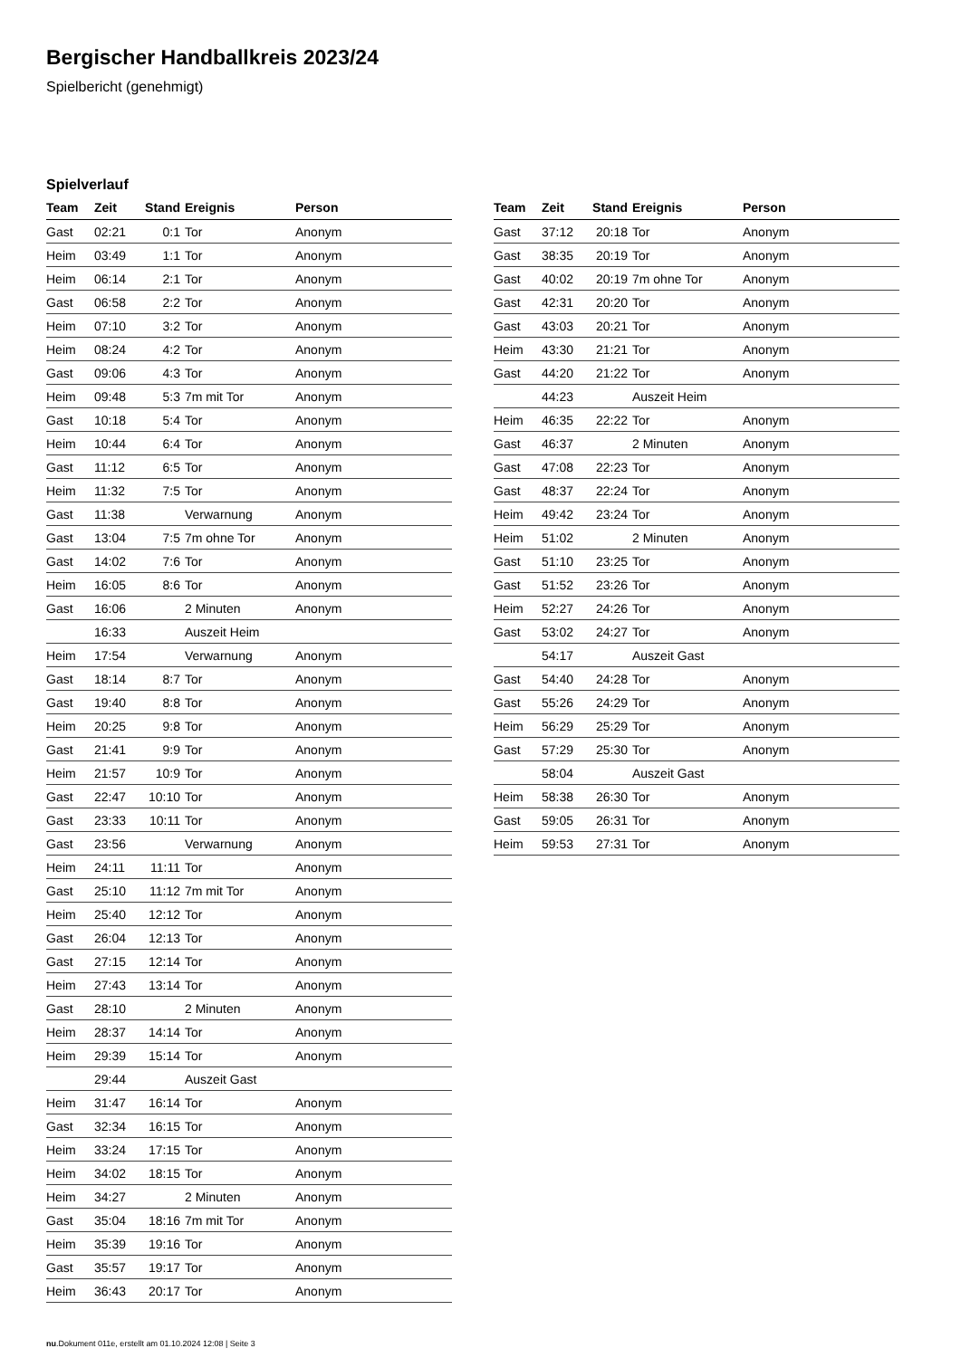Bergischer Handballkreis 2023/24
Spielbericht (genehmigt)
Spielverlauf
| Team | Zeit | Stand | Ereignis | Person |
| --- | --- | --- | --- | --- |
| Gast | 02:21 | 0:1 | Tor | Anonym |
| Heim | 03:49 | 1:1 | Tor | Anonym |
| Heim | 06:14 | 2:1 | Tor | Anonym |
| Gast | 06:58 | 2:2 | Tor | Anonym |
| Heim | 07:10 | 3:2 | Tor | Anonym |
| Heim | 08:24 | 4:2 | Tor | Anonym |
| Gast | 09:06 | 4:3 | Tor | Anonym |
| Heim | 09:48 | 5:3 | 7m mit Tor | Anonym |
| Gast | 10:18 | 5:4 | Tor | Anonym |
| Heim | 10:44 | 6:4 | Tor | Anonym |
| Gast | 11:12 | 6:5 | Tor | Anonym |
| Heim | 11:32 | 7:5 | Tor | Anonym |
| Gast | 11:38 | | Verwarnung | Anonym |
| Gast | 13:04 | 7:5 | 7m ohne Tor | Anonym |
| Gast | 14:02 | 7:6 | Tor | Anonym |
| Heim | 16:05 | 8:6 | Tor | Anonym |
| Gast | 16:06 | | 2 Minuten | Anonym |
| | 16:33 | | Auszeit Heim | |
| Heim | 17:54 | | Verwarnung | Anonym |
| Gast | 18:14 | 8:7 | Tor | Anonym |
| Gast | 19:40 | 8:8 | Tor | Anonym |
| Heim | 20:25 | 9:8 | Tor | Anonym |
| Gast | 21:41 | 9:9 | Tor | Anonym |
| Heim | 21:57 | 10:9 | Tor | Anonym |
| Gast | 22:47 | 10:10 | Tor | Anonym |
| Gast | 23:33 | 10:11 | Tor | Anonym |
| Gast | 23:56 | | Verwarnung | Anonym |
| Heim | 24:11 | 11:11 | Tor | Anonym |
| Gast | 25:10 | 11:12 | 7m mit Tor | Anonym |
| Heim | 25:40 | 12:12 | Tor | Anonym |
| Gast | 26:04 | 12:13 | Tor | Anonym |
| Gast | 27:15 | 12:14 | Tor | Anonym |
| Heim | 27:43 | 13:14 | Tor | Anonym |
| Gast | 28:10 | | 2 Minuten | Anonym |
| Heim | 28:37 | 14:14 | Tor | Anonym |
| Heim | 29:39 | 15:14 | Tor | Anonym |
| | 29:44 | | Auszeit Gast | |
| Heim | 31:47 | 16:14 | Tor | Anonym |
| Gast | 32:34 | 16:15 | Tor | Anonym |
| Heim | 33:24 | 17:15 | Tor | Anonym |
| Heim | 34:02 | 18:15 | Tor | Anonym |
| Heim | 34:27 | | 2 Minuten | Anonym |
| Gast | 35:04 | 18:16 | 7m mit Tor | Anonym |
| Heim | 35:39 | 19:16 | Tor | Anonym |
| Gast | 35:57 | 19:17 | Tor | Anonym |
| Heim | 36:43 | 20:17 | Tor | Anonym |
| Team | Zeit | Stand | Ereignis | Person |
| --- | --- | --- | --- | --- |
| Gast | 37:12 | 20:18 | Tor | Anonym |
| Gast | 38:35 | 20:19 | Tor | Anonym |
| Gast | 40:02 | 20:19 | 7m ohne Tor | Anonym |
| Gast | 42:31 | 20:20 | Tor | Anonym |
| Gast | 43:03 | 20:21 | Tor | Anonym |
| Heim | 43:30 | 21:21 | Tor | Anonym |
| Gast | 44:20 | 21:22 | Tor | Anonym |
| | 44:23 | | Auszeit Heim | |
| Heim | 46:35 | 22:22 | Tor | Anonym |
| Gast | 46:37 | | 2 Minuten | Anonym |
| Gast | 47:08 | 22:23 | Tor | Anonym |
| Gast | 48:37 | 22:24 | Tor | Anonym |
| Heim | 49:42 | 23:24 | Tor | Anonym |
| Heim | 51:02 | | 2 Minuten | Anonym |
| Gast | 51:10 | 23:25 | Tor | Anonym |
| Gast | 51:52 | 23:26 | Tor | Anonym |
| Heim | 52:27 | 24:26 | Tor | Anonym |
| Gast | 53:02 | 24:27 | Tor | Anonym |
| | 54:17 | | Auszeit Gast | |
| Gast | 54:40 | 24:28 | Tor | Anonym |
| Gast | 55:26 | 24:29 | Tor | Anonym |
| Heim | 56:29 | 25:29 | Tor | Anonym |
| Gast | 57:29 | 25:30 | Tor | Anonym |
| | 58:04 | | Auszeit Gast | |
| Heim | 58:38 | 26:30 | Tor | Anonym |
| Gast | 59:05 | 26:31 | Tor | Anonym |
| Heim | 59:53 | 27:31 | Tor | Anonym |
nu.Dokument 011e, erstellt am 01.10.2024 12:08 | Seite 3